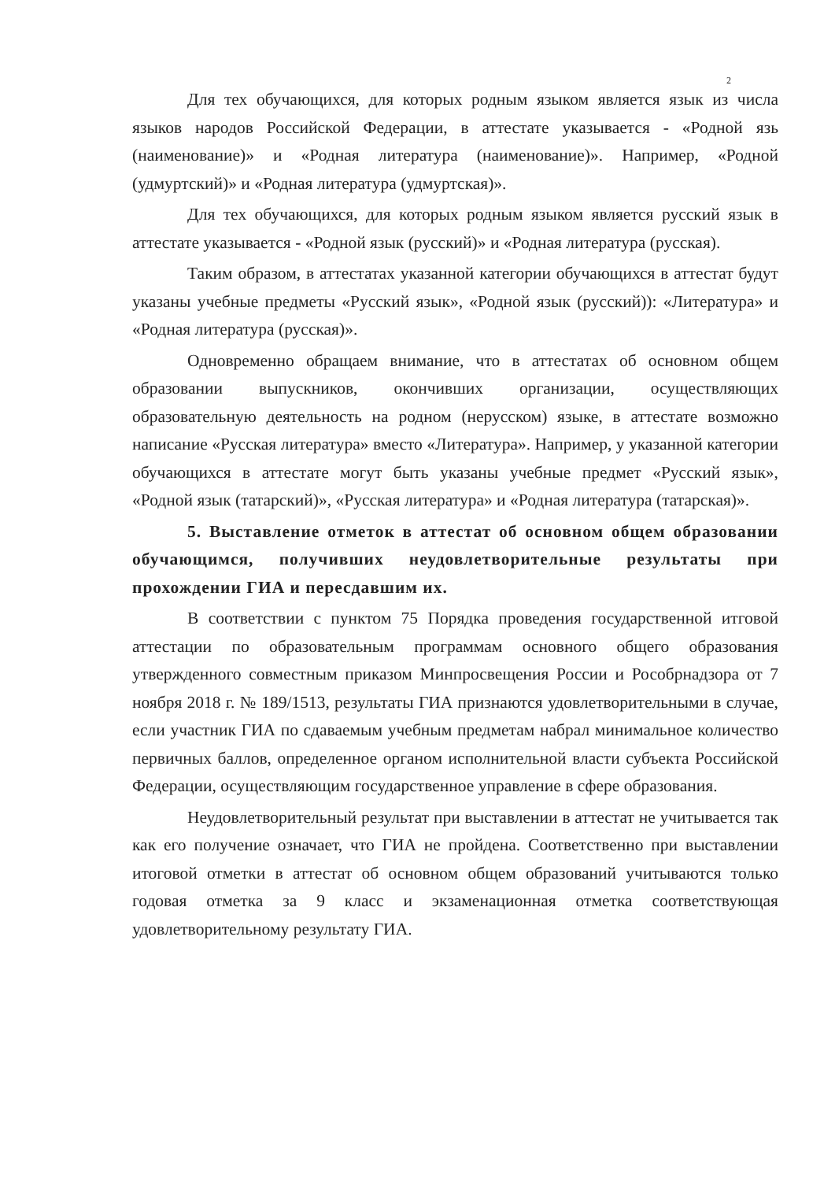2
Для тех обучающихся, для которых родным языком является язык из числа языков народов Российской Федерации, в аттестате указывается - «Родной язь (наименование)» и «Родная литература (наименование)». Например, «Родной (удмуртский)» и «Родная литература (удмуртская)».
Для тех обучающихся, для которых родным языком является русский язык в аттестате указывается - «Родной язык (русский)» и «Родная литература (русская).
Таким образом, в аттестатах указанной категории обучающихся в аттестат будут указаны учебные предметы «Русский язык», «Родной язык (русский)): «Литература» и «Родная литература (русская)».
Одновременно обращаем внимание, что в аттестатах об основном общем образовании выпускников, окончивших организации, осуществляющих образовательную деятельность на родном (нерусском) языке, в аттестате возможно написание «Русская литература» вместо «Литература». Например, у указанной категории обучающихся в аттестате могут быть указаны учебные предмет «Русский язык», «Родной язык (татарский)», «Русская литература» и «Родная литература (татарская)».
5. Выставление отметок в аттестат об основном общем образовании обучающимся, получивших неудовлетворительные результаты при прохождении ГИА и пересдавшим их.
В соответствии с пунктом 75 Порядка проведения государственной итговой аттестации по образовательным программам основного общего образования утвержденного совместным приказом Минпросвещения России и Рособрнадзора от 7 ноября 2018 г. № 189/1513, результаты ГИА признаются удовлетворительными в случае, если участник ГИА по сдаваемым учебным предметам набрал минимальное количество первичных баллов, определенное органом исполнительной власти субъекта Российской Федерации, осуществляющим государственное управление в сфере образования.
Неудовлетворительный результат при выставлении в аттестат не учитывается так как его получение означает, что ГИА не пройдена. Соответственно при выставлении итоговой отметки в аттестат об основном общем образований учитываются только годовая отметка за 9 класс и экзаменационная отметка соответствующая удовлетворительному результату ГИА.